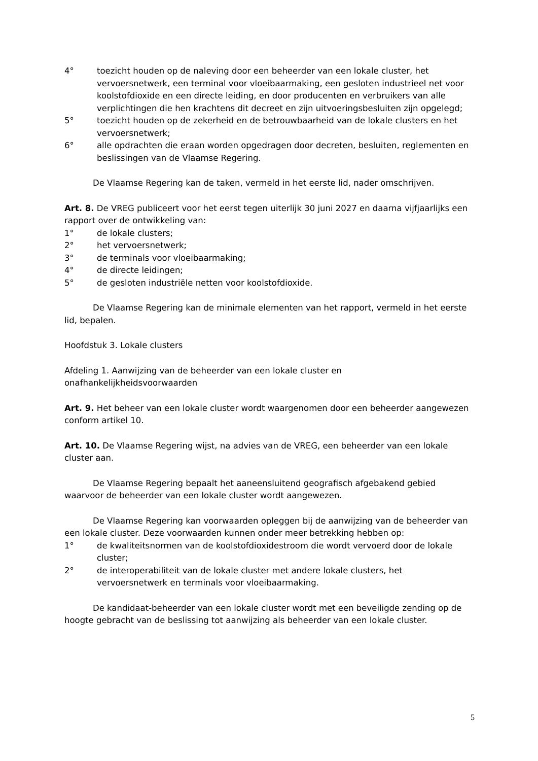4° toezicht houden op de naleving door een beheerder van een lokale cluster, het vervoersnetwerk, een terminal voor vloeibaarmaking, een gesloten industrieel net voor koolstofdioxide en een directe leiding, en door producenten en verbruikers van alle verplichtingen die hen krachtens dit decreet en zijn uitvoeringsbesluiten zijn opgelegd;
5° toezicht houden op de zekerheid en de betrouwbaarheid van de lokale clusters en het vervoersnetwerk;
6° alle opdrachten die eraan worden opgedragen door decreten, besluiten, reglementen en beslissingen van de Vlaamse Regering.
De Vlaamse Regering kan de taken, vermeld in het eerste lid, nader omschrijven.
Art. 8. De VREG publiceert voor het eerst tegen uiterlijk 30 juni 2027 en daarna vijfjaarlijks een rapport over de ontwikkeling van:
1° de lokale clusters;
2° het vervoersnetwerk;
3° de terminals voor vloeibaarmaking;
4° de directe leidingen;
5° de gesloten industriële netten voor koolstofdioxide.
De Vlaamse Regering kan de minimale elementen van het rapport, vermeld in het eerste lid, bepalen.
Hoofdstuk 3. Lokale clusters
Afdeling 1. Aanwijzing van de beheerder van een lokale cluster en onafhankelijkheidsvoorwaarden
Art. 9. Het beheer van een lokale cluster wordt waargenomen door een beheerder aangewezen conform artikel 10.
Art. 10. De Vlaamse Regering wijst, na advies van de VREG, een beheerder van een lokale cluster aan.
De Vlaamse Regering bepaalt het aaneensluitend geografisch afgebakend gebied waarvoor de beheerder van een lokale cluster wordt aangewezen.
De Vlaamse Regering kan voorwaarden opleggen bij de aanwijzing van de beheerder van een lokale cluster. Deze voorwaarden kunnen onder meer betrekking hebben op:
1° de kwaliteitsnormen van de koolstofdioxidestroom die wordt vervoerd door de lokale cluster;
2° de interoperabiliteit van de lokale cluster met andere lokale clusters, het vervoersnetwerk en terminals voor vloeibaarmaking.
De kandidaat-beheerder van een lokale cluster wordt met een beveiligde zending op de hoogte gebracht van de beslissing tot aanwijzing als beheerder van een lokale cluster.
5